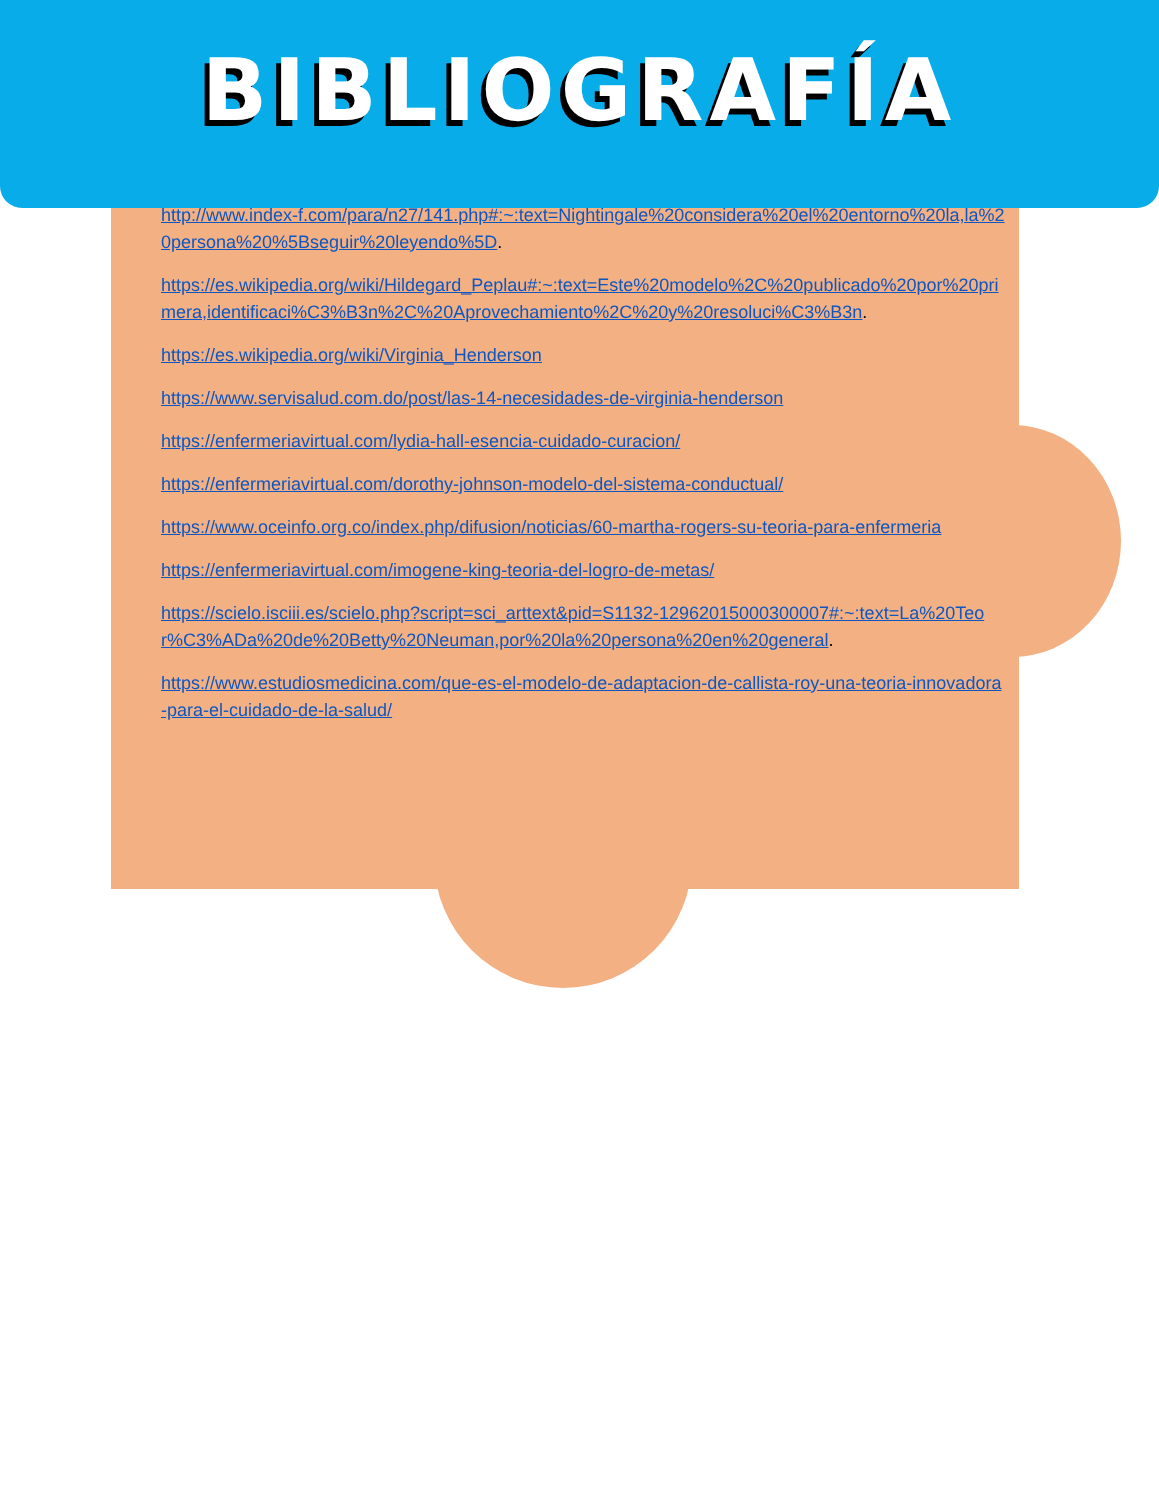BIBLIOGRAFÍA
http://www.index-f.com/para/n27/141.php#:~:text=Nightingale%20considera%20el%20entorno%20la,la%20persona%20%5Bseguir%20leyendo%5D.
https://es.wikipedia.org/wiki/Hildegard_Peplau#:~:text=Este%20modelo%2C%20publicado%20por%20primera,identificaci%C3%B3n%2C%20Aprovechamiento%2C%20y%20resoluci%C3%B3n.
https://es.wikipedia.org/wiki/Virginia_Henderson
https://www.servisalud.com.do/post/las-14-necesidades-de-virginia-henderson
https://enfermeriavirtual.com/lydia-hall-esencia-cuidado-curacion/
https://enfermeriavirtual.com/dorothy-johnson-modelo-del-sistema-conductual/
https://www.oceinfo.org.co/index.php/difusion/noticias/60-martha-rogers-su-teoria-para-enfermeria
https://enfermeriavirtual.com/imogene-king-teoria-del-logro-de-metas/
https://scielo.isciii.es/scielo.php?script=sci_arttext&pid=S1132-12962015000300007#:~:text=La%20Teor%C3%ADa%20de%20Betty%20Neuman,por%20la%20persona%20en%20general.
https://www.estudiosmedicina.com/que-es-el-modelo-de-adaptacion-de-callista-roy-una-teoria-innovadora-para-el-cuidado-de-la-salud/